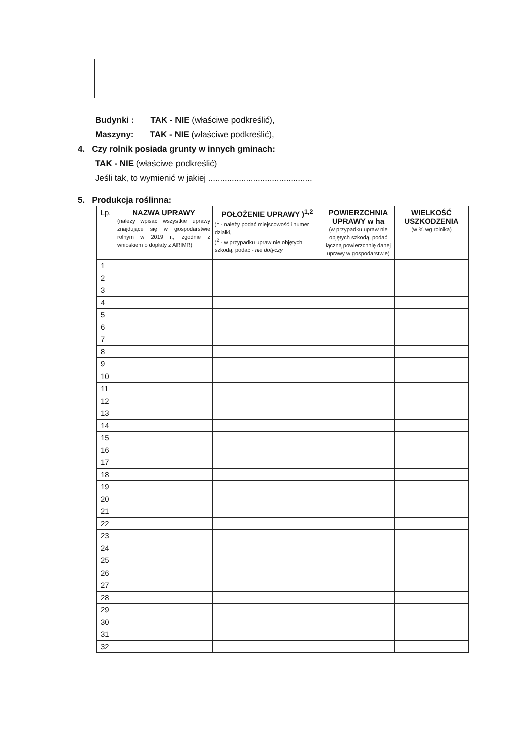Budynki : TAK - NIE (właściwe podkreślić),
Maszyny: TAK - NIE (właściwe podkreślić),
4. Czy rolnik posiada grunty w innych gminach:
TAK - NIE (właściwe podkreślić)
Jeśli tak, to wymienić w jakiej ............................................
5. Produkcja roślinna:
| Lp. | NAZWA UPRAWY (należy wpisać wszystkie uprawy znajdujące się w gospodarstwie rolnym w 2019 r., zgodnie z wnioskiem o dopłaty z ARIMR) | POŁOŻENIE UPRAWY )<sup>1,2</sup> )<sup>1</sup> - należy podać miejscowość i numer działki, )<sup>2</sup> - w przypadku upraw nie objętych szkodą, podać - nie dotyczy | POWIERZCHNIA UPRAWY w ha (w przypadku upraw nie objętych szkodą, podać łączną powierzchnię danej uprawy w gospodarstwie) | WIELKOŚĆ USZKODZENIA (w % wg rolnika) |
| --- | --- | --- | --- | --- |
| 1 | | | | |
| 2 | | | | |
| 3 | | | | |
| 4 | | | | |
| 5 | | | | |
| 6 | | | | |
| 7 | | | | |
| 8 | | | | |
| 9 | | | | |
| 10 | | | | |
| 11 | | | | |
| 12 | | | | |
| 13 | | | | |
| 14 | | | | |
| 15 | | | | |
| 16 | | | | |
| 17 | | | | |
| 18 | | | | |
| 19 | | | | |
| 20 | | | | |
| 21 | | | | |
| 22 | | | | |
| 23 | | | | |
| 24 | | | | |
| 25 | | | | |
| 26 | | | | |
| 27 | | | | |
| 28 | | | | |
| 29 | | | | |
| 30 | | | | |
| 31 | | | | |
| 32 | | | | |